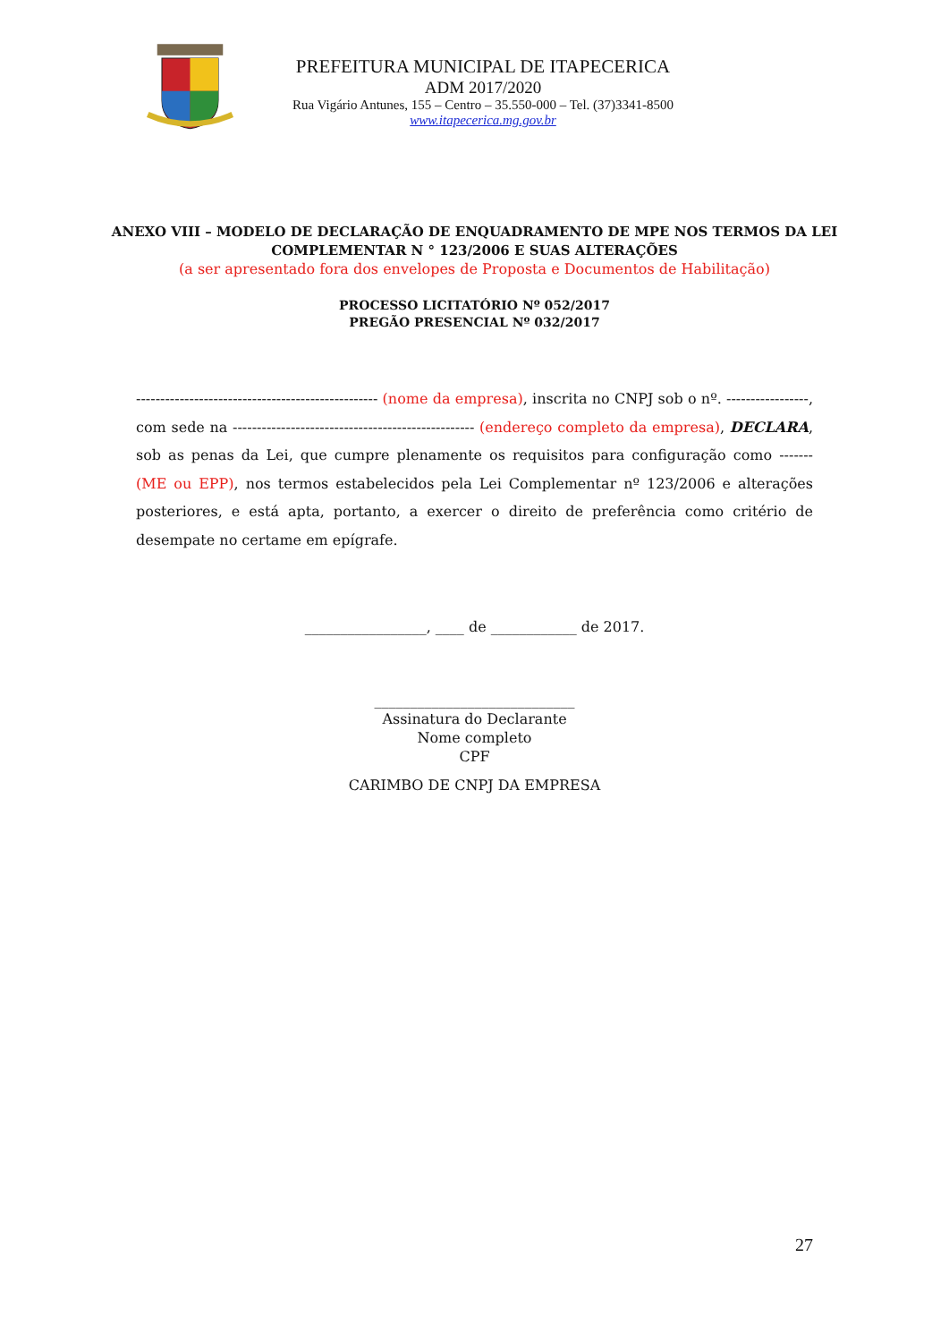PREFEITURA MUNICIPAL DE ITAPECERICA
ADM 2017/2020
Rua Vigário Antunes, 155 – Centro – 35.550-000 – Tel. (37)3341-8500
www.itapecerica.mg.gov.br
ANEXO VIII – MODELO DE DECLARAÇÃO DE ENQUADRAMENTO DE MPE NOS TERMOS DA LEI
COMPLEMENTAR N ° 123/2006 E SUAS ALTERAÇÕES
(a ser apresentado fora dos envelopes de Proposta e Documentos de Habilitação)
PROCESSO LICITATÓRIO Nº 052/2017
PREGÃO PRESENCIAL Nº 032/2017
-------------------------------------------------- (nome da empresa), inscrita no CNPJ sob o nº. -----------------, com sede na -------------------------------------------------- (endereço completo da empresa), DECLARA, sob as penas da Lei, que cumpre plenamente os requisitos para configuração como ------- (ME ou EPP), nos termos estabelecidos pela Lei Complementar nº 123/2006 e alterações posteriores, e está apta, portanto, a exercer o direito de preferência como critério de desempate no certame em epígrafe.
_________________, ____ de ____________ de 2017.
____________________________
Assinatura do Declarante
Nome completo
CPF
CARIMBO DE CNPJ DA EMPRESA
27